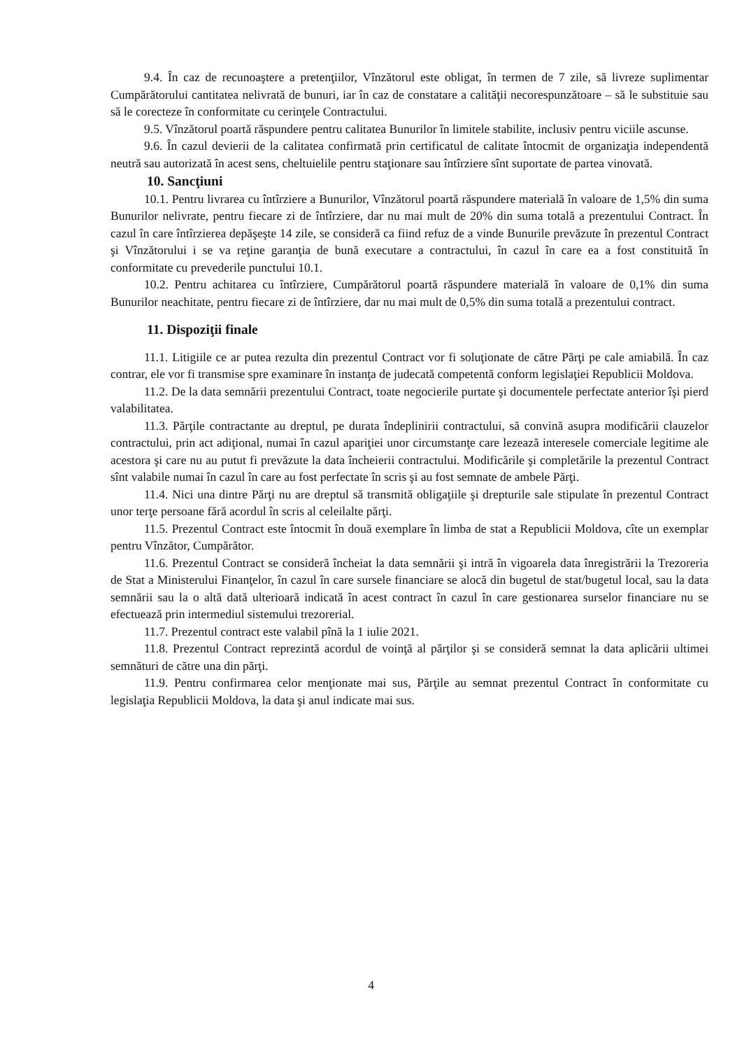9.4. În caz de recunoaştere a pretenţiilor, Vînzătorul este obligat, în termen de 7 zile, să livreze suplimentar Cumpărătorului cantitatea nelivrată de bunuri, iar în caz de constatare a calităţii necorespunzătoare – să le substituie sau să le corecteze în conformitate cu cerinţele Contractului.
9.5. Vînzătorul poartă răspundere pentru calitatea Bunurilor în limitele stabilite, inclusiv pentru viciile ascunse.
9.6. În cazul devierii de la calitatea confirmată prin certificatul de calitate întocmit de organizaţia independentă neutră sau autorizată în acest sens, cheltuielile pentru staţionare sau întîrziere sînt suportate de partea vinovată.
10. Sancţiuni
10.1. Pentru livrarea cu întîrziere a Bunurilor, Vînzătorul poartă răspundere materială în valoare de 1,5% din suma Bunurilor nelivrate, pentru fiecare zi de întîrziere, dar nu mai mult de 20% din suma totală a prezentului Contract. În cazul în care întîrzierea depăşeşte 14 zile, se consideră ca fiind refuz de a vinde Bunurile prevăzute în prezentul Contract şi Vînzătorului i se va reţine garanţia de bună executare a contractului, în cazul în care ea a fost constituită în conformitate cu prevederile punctului 10.1.
10.2. Pentru achitarea cu întîrziere, Cumpărătorul poartă răspundere materială în valoare de 0,1% din suma Bunurilor neachitate, pentru fiecare zi de întîrziere, dar nu mai mult de 0,5% din suma totală a prezentului contract.
11. Dispoziţii finale
11.1. Litigiile ce ar putea rezulta din prezentul Contract vor fi soluţionate de către Părţi pe cale amiabilă. În caz contrar, ele vor fi transmise spre examinare în instanţa de judecată competentă conform legislaţiei Republicii Moldova.
11.2. De la data semnării prezentului Contract, toate negocierile purtate şi documentele perfectate anterior îşi pierd valabilitatea.
11.3. Părţile contractante au dreptul, pe durata îndeplinirii contractului, să convină asupra modificării clauzelor contractului, prin act adiţional, numai în cazul apariţiei unor circumstanţe care lezează interesele comerciale legitime ale acestora şi care nu au putut fi prevăzute la data încheierii contractului. Modificările şi completările la prezentul Contract sînt valabile numai în cazul în care au fost perfectate în scris şi au fost semnate de ambele Părţi.
11.4. Nici una dintre Părţi nu are dreptul să transmită obligaţiile şi drepturile sale stipulate în prezentul Contract unor terţe persoane fără acordul în scris al celeilalte părţi.
11.5. Prezentul Contract este întocmit în două exemplare în limba de stat a Republicii Moldova, cîte un exemplar pentru Vînzător, Cumpărător.
11.6. Prezentul Contract se consideră încheiat la data semnării şi intră în vigoarela data înregistrării la Trezoreria de Stat a Ministerului Finanţelor, în cazul în care sursele financiare se alocă din bugetul de stat/bugetul local, sau la data semnării sau la o altă dată ulterioară indicată în acest contract în cazul în care gestionarea surselor financiare nu se efectuează prin intermediul sistemului trezorerial.
11.7. Prezentul contract este valabil pînă la 1 iulie 2021.
11.8. Prezentul Contract reprezintă acordul de voinţă al părţilor şi se consideră semnat la data aplicării ultimei semnături de către una din părţi.
11.9. Pentru confirmarea celor menţionate mai sus, Părţile au semnat prezentul Contract în conformitate cu legislaţia Republicii Moldova, la data şi anul indicate mai sus.
4